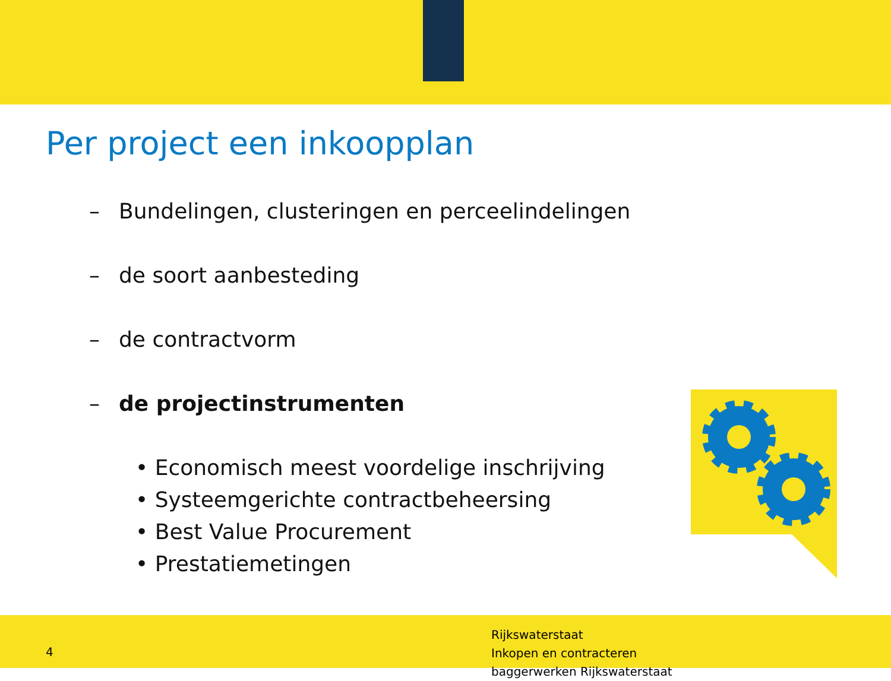Per project een inkoopplan
– Bundelingen, clusteringen en perceelindelingen
– de soort aanbesteding
– de contractvorm
– de projectinstrumenten
• Economisch meest voordelige inschrijving
• Systeemgerichte contractbeheersing
• Best Value Procurement
• Prestatiemetingen
4
Rijkswaterstaat
Inkopen en contracteren
baggerwerken Rijkswaterstaat